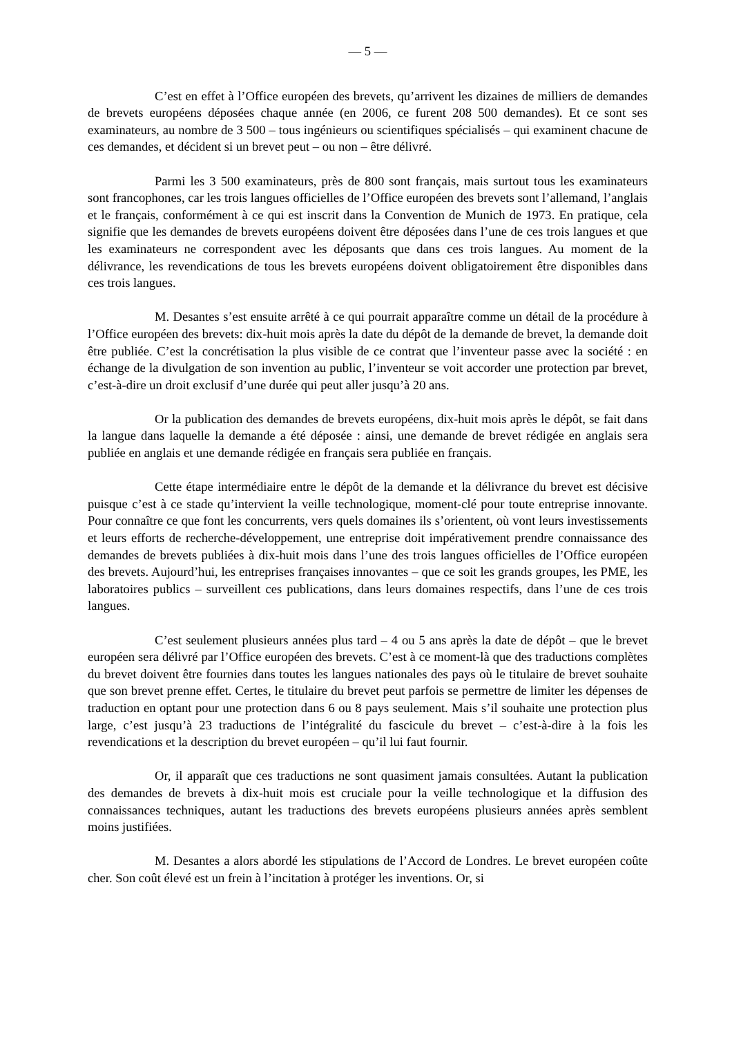— 5 —
C’est en effet à l’Office européen des brevets, qu’arrivent les dizaines de milliers de demandes de brevets européens déposées chaque année (en 2006, ce furent 208 500 demandes). Et ce sont ses examinateurs, au nombre de 3 500 – tous ingénieurs ou scientifiques spécialisés – qui examinent chacune de ces demandes, et décident si un brevet peut – ou non – être délivré.
Parmi les 3 500 examinateurs, près de 800 sont français, mais surtout tous les examinateurs sont francophones, car les trois langues officielles de l’Office européen des brevets sont l’allemand, l’anglais et le français, conformément à ce qui est inscrit dans la Convention de Munich de 1973. En pratique, cela signifie que les demandes de brevets européens doivent être déposées dans l’une de ces trois langues et que les examinateurs ne correspondent avec les déposants que dans ces trois langues. Au moment de la délivrance, les revendications de tous les brevets européens doivent obligatoirement être disponibles dans ces trois langues.
M. Desantes s’est ensuite arrêté à ce qui pourrait apparaître comme un détail de la procédure à l’Office européen des brevets: dix-huit mois après la date du dépôt de la demande de brevet, la demande doit être publiée. C’est la concrétisation la plus visible de ce contrat que l’inventeur passe avec la société : en échange de la divulgation de son invention au public, l’inventeur se voit accorder une protection par brevet, c’est-à-dire un droit exclusif d’une durée qui peut aller jusqu’à 20 ans.
Or la publication des demandes de brevets européens, dix-huit mois après le dépôt, se fait dans la langue dans laquelle la demande a été déposée : ainsi, une demande de brevet rédigée en anglais sera publiée en anglais et une demande rédigée en français sera publiée en français.
Cette étape intermédiaire entre le dépôt de la demande et la délivrance du brevet est décisive puisque c’est à ce stade qu’intervient la veille technologique, moment-clé pour toute entreprise innovante. Pour connaître ce que font les concurrents, vers quels domaines ils s’orientent, où vont leurs investissements et leurs efforts de recherche-développement, une entreprise doit impérativement prendre connaissance des demandes de brevets publiées à dix-huit mois dans l’une des trois langues officielles de l’Office européen des brevets. Aujourd’hui, les entreprises françaises innovantes – que ce soit les grands groupes, les PME, les laboratoires publics – surveillent ces publications, dans leurs domaines respectifs, dans l’une de ces trois langues.
C’est seulement plusieurs années plus tard – 4 ou 5 ans après la date de dépôt – que le brevet européen sera délivré par l’Office européen des brevets. C’est à ce moment-là que des traductions complètes du brevet doivent être fournies dans toutes les langues nationales des pays où le titulaire de brevet souhaite que son brevet prenne effet. Certes, le titulaire du brevet peut parfois se permettre de limiter les dépenses de traduction en optant pour une protection dans 6 ou 8 pays seulement. Mais s’il souhaite une protection plus large, c’est jusqu’à 23 traductions de l’intégralité du fascicule du brevet – c’est-à-dire à la fois les revendications et la description du brevet européen – qu’il lui faut fournir.
Or, il apparaît que ces traductions ne sont quasiment jamais consultées. Autant la publication des demandes de brevets à dix-huit mois est cruciale pour la veille technologique et la diffusion des connaissances techniques, autant les traductions des brevets européens plusieurs années après semblent moins justifiées.
M. Desantes a alors abordé les stipulations de l’Accord de Londres. Le brevet européen coûte cher. Son coût élevé est un frein à l’incitation à protéger les inventions. Or, si